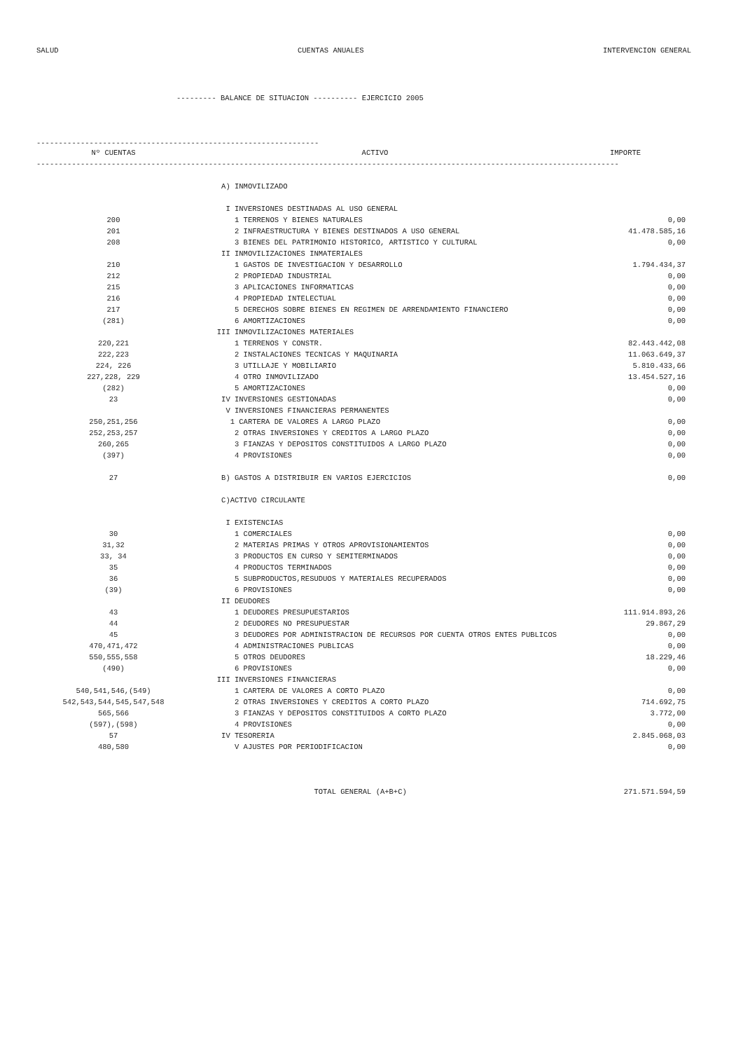SALUD CUENTAS ANUALES INTERVENCION GENERAL
--------- BALANCE DE SITUACION ---------- EJERCICIO 2005
----------------------------------------------------------------
| Nº CUENTAS | ACTIVO | IMPORTE |
| --- | --- | --- |
| ------------------------------------------------------------------------------------------------------------------------------------ | | |
| | A) INMOVILIZADO | |
| | I INVERSIONES DESTINADAS AL USO GENERAL | |
| 200 | 1 TERRENOS Y BIENES NATURALES | 0,00 |
| 201 | 2 INFRAESTRUCTURA Y BIENES DESTINADOS A USO GENERAL | 41.478.585,16 |
| 208 | 3 BIENES DEL PATRIMONIO HISTORICO, ARTISTICO Y CULTURAL | 0,00 |
| | II INMOVILIZACIONES INMATERIALES | |
| 210 | 1 GASTOS DE INVESTIGACION Y DESARROLLO | 1.794.434,37 |
| 212 | 2 PROPIEDAD INDUSTRIAL | 0,00 |
| 215 | 3 APLICACIONES INFORMATICAS | 0,00 |
| 216 | 4 PROPIEDAD INTELECTUAL | 0,00 |
| 217 | 5 DERECHOS SOBRE BIENES EN REGIMEN DE ARRENDAMIENTO FINANCIERO | 0,00 |
| (281) | 6 AMORTIZACIONES | 0,00 |
| | III INMOVILIZACIONES MATERIALES | |
| 220,221 | 1 TERRENOS Y CONSTR. | 82.443.442,08 |
| 222,223 | 2 INSTALACIONES TECNICAS Y MAQUINARIA | 11.063.649,37 |
| 224, 226 | 3 UTILLAJE Y MOBILIARIO | 5.810.433,66 |
| 227,228, 229 | 4 OTRO INMOVILIZADO | 13.454.527,16 |
| (282) | 5 AMORTIZACIONES | 0,00 |
| 23 | IV INVERSIONES GESTIONADAS | 0,00 |
| | V INVERSIONES FINANCIERAS PERMANENTES | |
| 250,251,256 | 1 CARTERA DE VALORES A LARGO PLAZO | 0,00 |
| 252,253,257 | 2 OTRAS INVERSIONES Y CREDITOS A LARGO PLAZO | 0,00 |
| 260,265 | 3 FIANZAS Y DEPOSITOS CONSTITUIDOS A LARGO PLAZO | 0,00 |
| (397) | 4 PROVISIONES | 0,00 |
| 27 | B) GASTOS A DISTRIBUIR EN VARIOS EJERCICIOS | 0,00 |
| | C)ACTIVO CIRCULANTE | |
| | I EXISTENCIAS | |
| 30 | 1 COMERCIALES | 0,00 |
| 31,32 | 2 MATERIAS PRIMAS Y OTROS APROVISIONAMIENTOS | 0,00 |
| 33, 34 | 3 PRODUCTOS EN CURSO Y SEMITERMINADOS | 0,00 |
| 35 | 4 PRODUCTOS TERMINADOS | 0,00 |
| 36 | 5 SUBPRODUCTOS,RESUDUOS Y MATERIALES RECUPERADOS | 0,00 |
| (39) | 6 PROVISIONES | 0,00 |
| | II DEUDORES | |
| 43 | 1 DEUDORES PRESUPUESTARIOS | 111.914.893,26 |
| 44 | 2 DEUDORES NO PRESUPUESTAR | 29.867,29 |
| 45 | 3 DEUDORES POR ADMINISTRACION DE RECURSOS POR CUENTA OTROS ENTES PUBLICOS | 0,00 |
| 470,471,472 | 4 ADMINISTRACIONES PUBLICAS | 0,00 |
| 550,555,558 | 5 OTROS DEUDORES | 18.229,46 |
| (490) | 6 PROVISIONES | 0,00 |
| | III INVERSIONES FINANCIERAS | |
| 540,541,546,(549) | 1 CARTERA DE VALORES A CORTO PLAZO | 0,00 |
| 542,543,544,545,547,548 | 2 OTRAS INVERSIONES Y CREDITOS A CORTO PLAZO | 714.692,75 |
| 565,566 | 3 FIANZAS Y DEPOSITOS CONSTITUIDOS A CORTO PLAZO | 3.772,00 |
| (597),(598) | 4 PROVISIONES | 0,00 |
| 57 | IV TESORERIA | 2.845.068,03 |
| 480,580 | V AJUSTES POR PERIODIFICACION | 0,00 |
| | TOTAL GENERAL (A+B+C) | 271.571.594,59 |